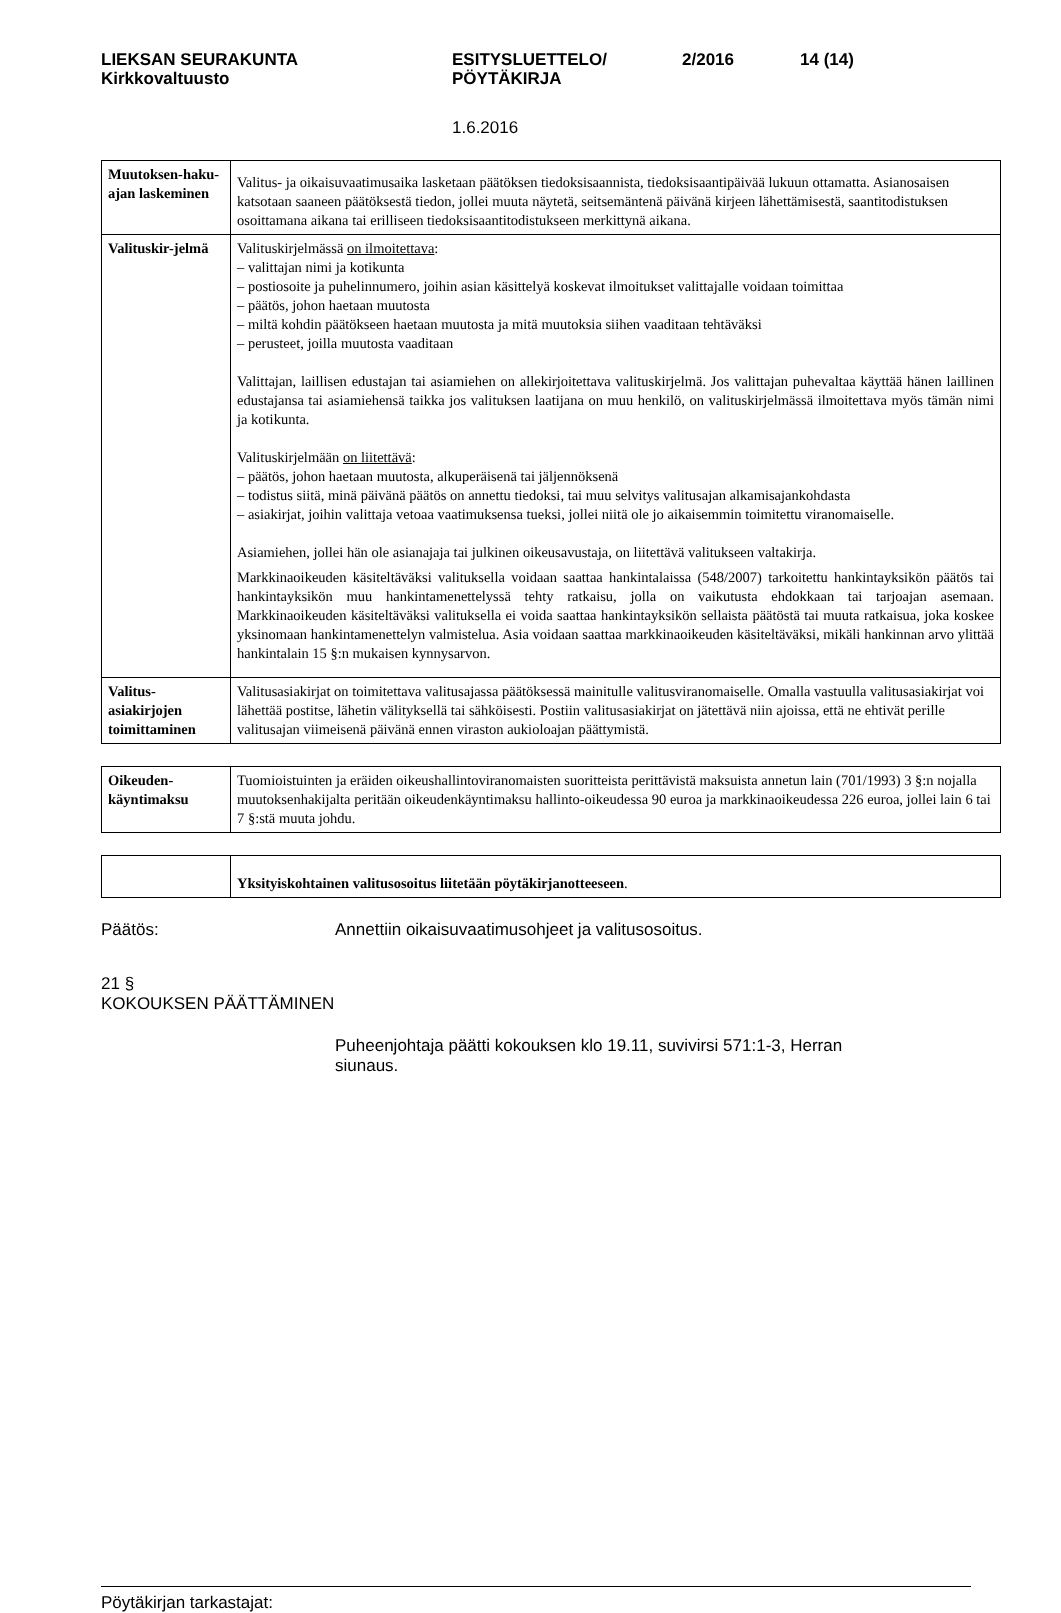LIEKSAN SEURAKUNTA
Kirkkovaltuusto
ESITYSLUETTELO/
PÖYTÄKIRJA
2/2016 14 (14)
1.6.2016
| Muutoksen-haku-ajan laskeminen | Valitus- ja oikaisuvaatimusaika lasketaan päätöksen tiedoksisaannista, tiedoksisaantipäivää lukuun ottamatta. Asianosaisen katsotaan saaneen päätöksestä tiedon, jollei muuta näytetä, seitsemäntenä päivänä kirjeen lähettämisestä, saantitodistuksen osoittamana aikana tai erilliseen tiedoksisaantitodistukseen merkittynä aikana. |
| Valituskir-jelmä | Valituskirjelmässä on ilmoitettava : – valittajan nimi ja kotikunta – postiosoite ja puhelinnumero, joihin asian käsittelyä koskevat ilmoitukset valittajalle voidaan toimittaa – päätös, johon haetaan muutosta – miltä kohdin päätökseen haetaan muutosta ja mitä muutoksia siihen vaaditaan tehtäväksi – perusteet, joilla muutosta vaaditaan Valittajan, laillisen edustajan tai asiamiehen on allekirjoitettava valituskirjelmä. Jos valittajan puhevaltaa käyttää hänen laillinen edustajansa tai asiamiehensä taikka jos valituksen laatijana on muu henkilö, on valituskirjelmässä ilmoitettava myös tämän nimi ja kotikunta. Valituskirjelmään on liitettävä : – päätös, johon haetaan muutosta, alkuperäisenä tai jäljennöksenä – todistus siitä, minä päivänä päätös on annettu tiedoksi, tai muu selvitys valitusajan alkamisajankohdasta – asiakirjat, joihin valittaja vetoaa vaatimuksensa tueksi, jollei niitä ole jo aikaisemmin toimitettu viranomaiselle. Asiamiehen, jollei hän ole asianajaja tai julkinen oikeusavustaja, on liitettävä valitukseen valtakirja. Markkinaoikeuden käsiteltäväksi valituksella voidaan saattaa hankintalaissa (548/2007) tarkoitettu hankintayksikön päätös tai hankintayksikön muu hankintamenettelyssä tehty ratkaisu, jolla on vaikutusta ehdokkaan tai tarjoajan asemaan. Markkinaoikeuden käsiteltäväksi valituksella ei voida saattaa hankintayksikön sellaista päätöstä tai muuta ratkaisua, joka koskee yksinomaan hankintamenettelyn valmistelua. Asia voidaan saattaa markkinaoikeuden käsiteltäväksi, mikäli hankinnan arvo ylittää hankintalain 15 §:n mukaisen kynnysarvon. |
| Valitus-asiakirjojen toimittaminen | Valitusasiakirjat on toimitettava valitusajassa päätöksessä mainitulle valitusviranomaiselle. Omalla vastuulla valitusasiakirjat voi lähettää postitse, lähetin välityksellä tai sähköisesti. Postiin valitusasiakirjat on jätettävä niin ajoissa, että ne ehtivät perille valitusajan viimeisenä päivänä ennen viraston aukioloajan päättymistä. |
| Oikeuden-käyntimaksu | Tuomioistuinten ja eräiden oikeushallintoviranomaisten suoritteista perittävistä maksuista annetun lain (701/1993) 3 §:n nojalla muutoksenhakijalta peritään oikeudenkäyntimaksu hallinto-oikeudessa 90 euroa ja markkinaoikeudessa 226 euroa, jollei lain 6 tai 7 §:stä muuta johdu. |
| | Yksityiskohtainen valitusosoitus liitetään pöytäkirjanotteeseen . |
Päätös: Annettiin oikaisuvaatimusohjeet ja valitusosoitus.
21 §
KOKOUKSEN PÄÄTTÄMINEN
Puheenjohtaja päätti kokouksen klo 19.11, suvivirsi 571:1-3, Herran siunaus.
Pöytäkirjan tarkastajat: